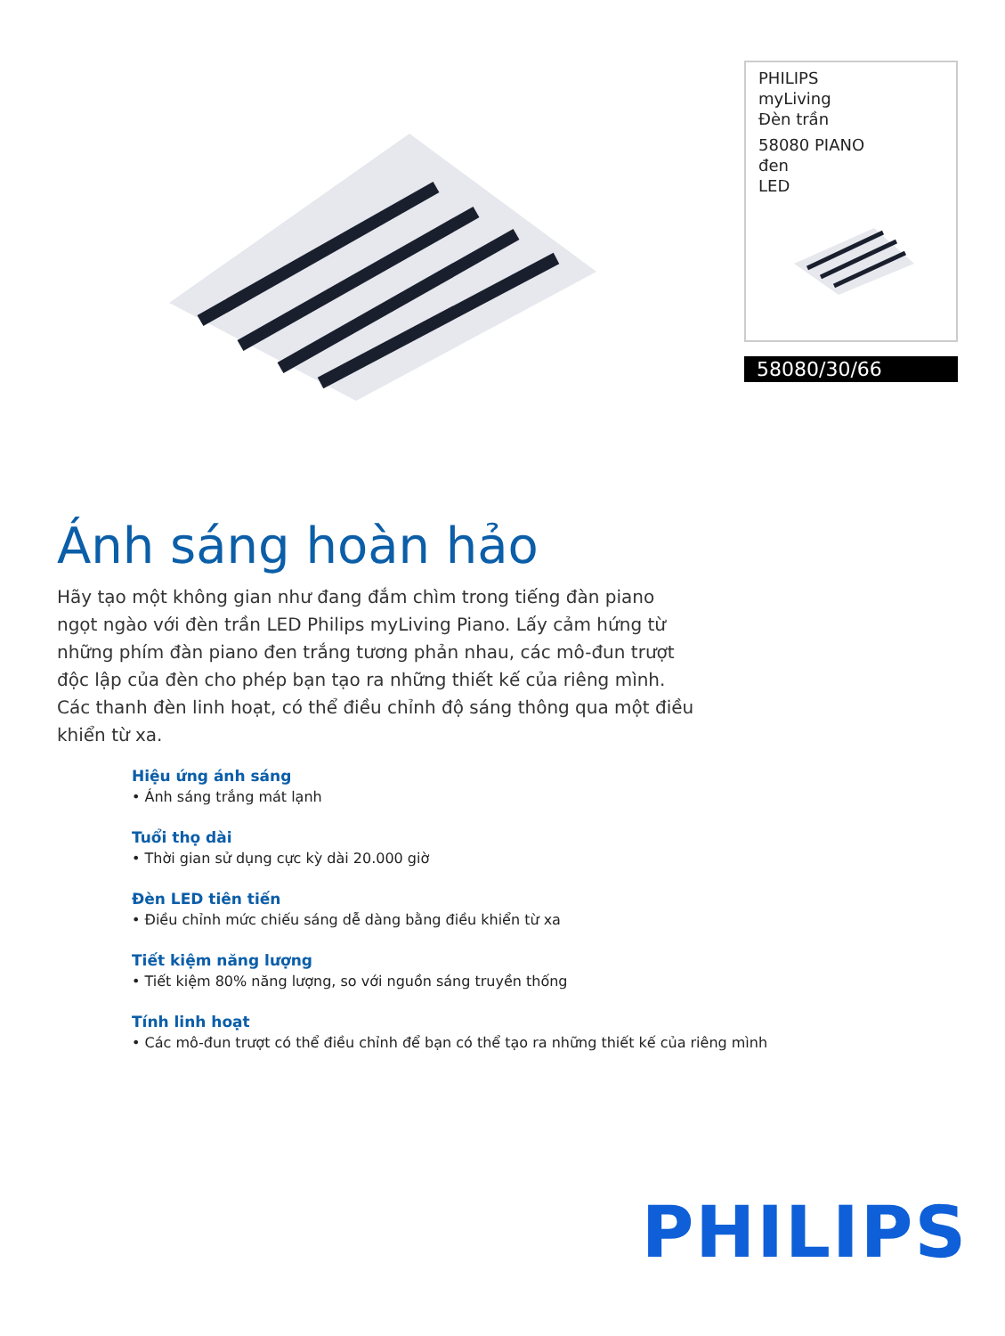PHILIPS
myLiving
Đèn trần
58080 PIANO
đen
LED
58080/30/66
Ánh sáng hoàn hảo
Hãy tạo một không gian như đang đắm chìm trong tiếng đàn piano ngọt ngào với đèn trần LED Philips myLiving Piano. Lấy cảm hứng từ những phím đàn piano đen trắng tương phản nhau, các mô-đun trượt độc lập của đèn cho phép bạn tạo ra những thiết kế của riêng mình. Các thanh đèn linh hoạt, có thể điều chỉnh độ sáng thông qua một điều khiển từ xa.
Hiệu ứng ánh sáng
• Ánh sáng trắng mát lạnh
Tuổi thọ dài
• Thời gian sử dụng cực kỳ dài 20.000 giờ
Đèn LED tiên tiến
• Điều chỉnh mức chiếu sáng dễ dàng bằng điều khiển từ xa
Tiết kiệm năng lượng
• Tiết kiệm 80% năng lượng, so với nguồn sáng truyền thống
Tính linh hoạt
• Các mô-đun trượt có thể điều chỉnh để bạn có thể tạo ra những thiết kế của riêng mình
PHILIPS